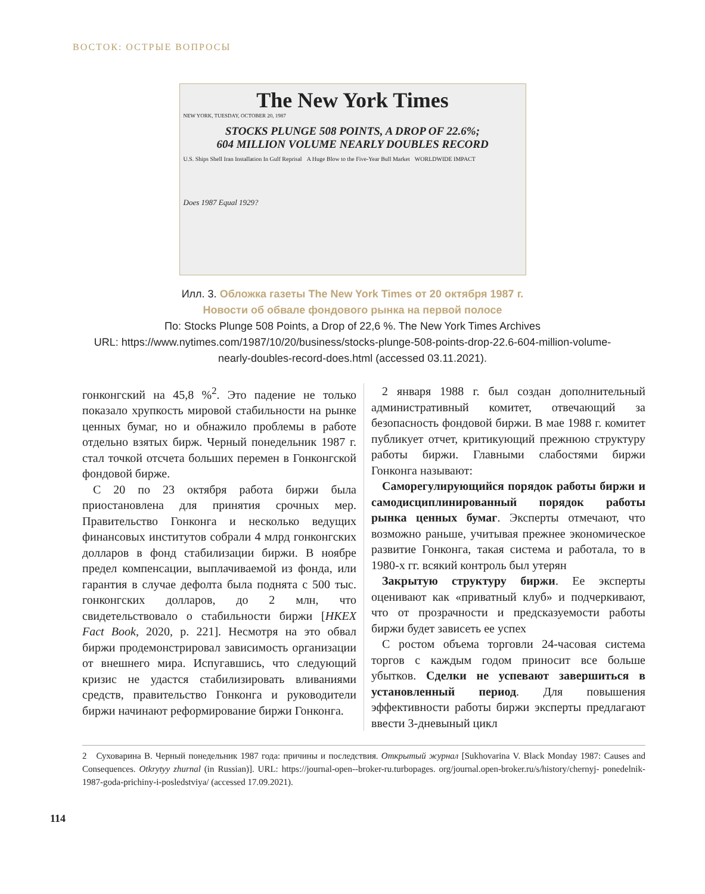ВОСТОК: ОСТРЫЕ ВОПРОСЫ
The New York Times
NEW YORK, TUESDAY, OCTOBER 20, 1987
STOCKS PLUNGE 508 POINTS, A DROP OF 22.6%;
604 MILLION VOLUME NEARLY DOUBLES RECORD
U.S. Ships Shell Iran Installation In Gulf Reprisal
A Huge Blow to the Five-Year Bull Market
WORLDWIDE IMPACT
Does 1987 Equal 1929?
Илл. 3. Обложка газеты The New York Times от 20 октября 1987 г.
Новости об обвале фондового рынка на первой полосе
По: Stocks Plunge 508 Points, a Drop of 22,6 %. The New York Times Archives
URL: https://www.nytimes.com/1987/10/20/business/stocks-plunge-508-points-drop-22.6-604-million-volume-
nearly-doubles-record-does.html (accessed 03.11.2021).
гонконгский на 45,8 %<sup>2</sup>. Это падение не только показало хрупкость мировой стабильности на рынке ценных бумаг, но и обнажило проблемы в работе отдельно взятых бирж. Черный понедельник 1987 г. стал точкой отсчета больших перемен в Гонконгской фондовой бирже.
С 20 по 23 октября работа биржи была приостановлена для принятия срочных мер. Правительство Гонконга и несколько ведущих финансовых институтов собрали 4 млрд гонконгских долларов в фонд стабилизации биржи. В ноябре предел компенсации, выплачиваемой из фонда, или гарантия в случае дефолта была поднята с 500 тыс. гонконгских долларов, до 2 млн, что свидетельствовало о стабильности биржи [HKEX Fact Book, 2020, p. 221]. Несмотря на это обвал биржи продемонстрировал зависимость организации от внешнего мира. Испугавшись, что следующий кризис не удастся стабилизировать вливаниями средств, правительство Гонконга и руководители биржи начинают реформирование биржи Гонконга.
2 января 1988 г. был создан дополнительный административный комитет, отвечающий за безопасность фондовой биржи. В мае 1988 г. комитет публикует отчет, критикующий прежнюю структуру работы биржи. Главными слабостями биржи Гонконга называют:
Саморегулирующийся порядок работы биржи и самодисциплинированный порядок работы рынка ценных бумаг. Эксперты отмечают, что возможно раньше, учитывая прежнее экономическое развитие Гонконга, такая система и работала, то в 1980-х гг. всякий контроль был утерян
Закрытую структуру биржи. Ее эксперты оценивают как «приватный клуб» и подчеркивают, что от прозрачности и предсказуемости работы биржи будет зависеть ее успех
С ростом объема торговли 24-часовая система торгов с каждым годом приносит все больше убытков. Сделки не успевают завершиться в установленный период. Для повышения эффективности работы биржи эксперты предлагают ввести 3-дневыный цикл
2 Суховарина В. Черный понедельник 1987 года: причины и последствия. Открытый журнал [Sukhovarina V. Black Monday 1987: Causes and Consequences. Otkrytyy zhurnal (in Russian)]. URL: https://journal-open--broker-ru.turbopages. org/journal.open-broker.ru/s/history/chernyj- ponedelnik-1987-goda-prichiny-i-posledstviya/ (accessed 17.09.2021).
114